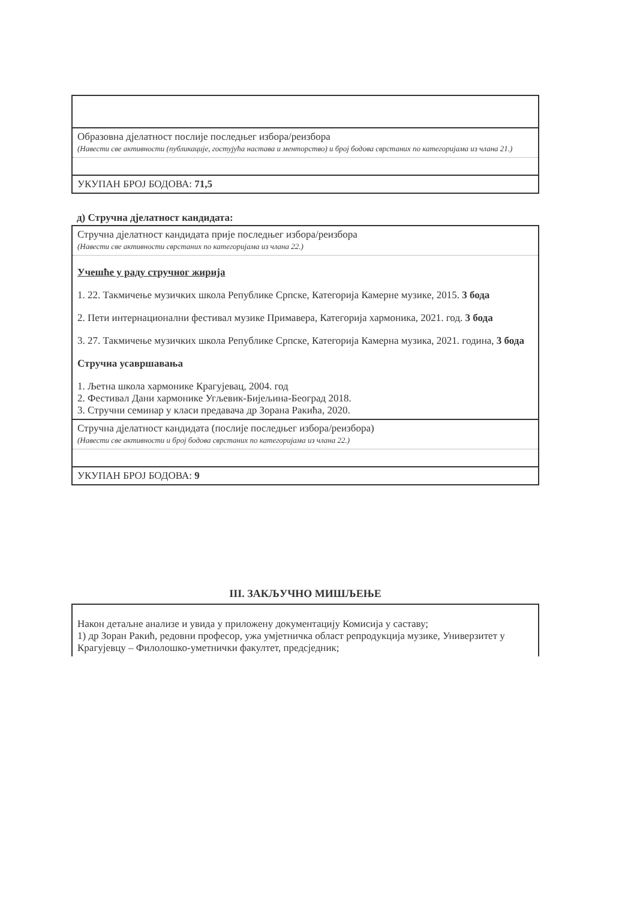| Образовна дјелатност послије последњег избора/реизбора (Навести све активности (публикације, гостујућа настава и менторство) и број бодова сврстаних по категоријама из члана 21.) |
| УКУПАН БРОЈ БОДОВА: 71,5 |
д) Стручна дјелатност кандидата:
| Стручна дјелатност кандидата прије последњег избора/реизбора (Навести све активности сврстаних по категоријама из члана 22.) |
| Учешће у раду стручног жирија 1. 22. Такмичење музичких школа Републике Српске, Категорија Камерне музике, 2015. 3 бода 2. Пети интернационални фестивал музике Примавера, Категорија хармоника, 2021. год. 3 бода 3. 27. Такмичење музичких школа Републике Српске, Категорија Камерна музика, 2021. година, 3 бода Стручна усавршавања 1. Љетна школа хармонике Крагујевац, 2004. год 2. Фестивал Дани хармонике Угљевик-Бијељина-Београд 2018. 3. Стручни семинар у класи предавача др Зорана Ракића, 2020. |
| Стручна дјелатност кандидата (послије последњег избора/реизбора) (Навести све активности и број бодова сврстаних по категоријама из члана 22.) |
| УКУПАН БРОЈ БОДОВА: 9 |
III. ЗАКЉУЧНО МИШЉЕЊЕ
| Након детаљне анализе и увида у приложену документацију Комисија у саставу; 1) др Зоран Ракић, редовни професор, ужа умјетничка област репродукција музике, Универзитет у Крагујевцу – Филолошко-уметнички факултет, предсједник; |